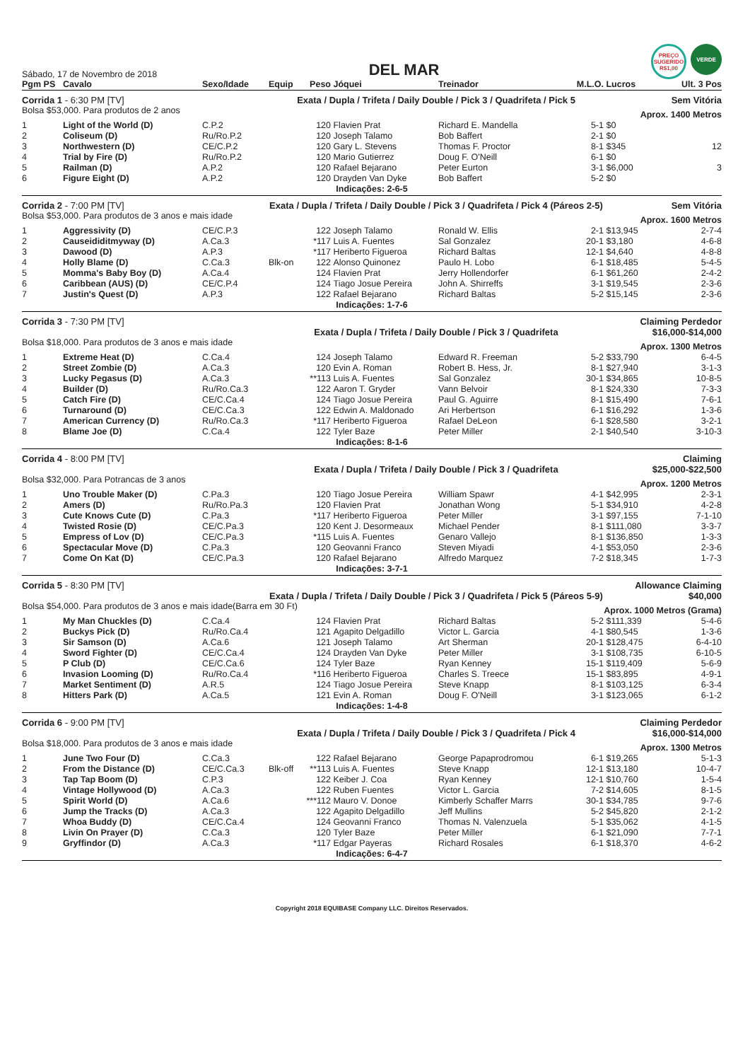Sábado, 17 de Novembro de 2018
DEL MAR
PREÇO SUGERIDO R$1,00
VERDE
| Pgm PS | Cavalo | Sexo/Idade | Equip | Peso | Jóquei | Treinador | M.L.O. | Lucros | Ult. 3 Pos |
| --- | --- | --- | --- | --- | --- | --- | --- | --- | --- |
| Corrida 1 - 6:30 PM [TV] | | | Exata / Dupla / Trifeta / Daily Double / Pick 3 / Quadrifeta / Pick 5 | | | | | Sem Vitória | |
| Bolsa $53,000. Para produtos de 2 anos | | | | | | | Aprox. 1400 Metros | | |
| 1 | Light of the World (D) | C.P.2 | | 120 | Flavien Prat | Richard E. Mandella | 5-1 | $0 | |
| 2 | Coliseum (D) | Ru/Ro.P.2 | | 120 | Joseph Talamo | Bob Baffert | 2-1 | $0 | |
| 3 | Northwestern (D) | CE/C.P.2 | | 120 | Gary L. Stevens | Thomas F. Proctor | 8-1 | $345 | 12 |
| 4 | Trial by Fire (D) | Ru/Ro.P.2 | | 120 | Mario Gutierrez | Doug F. O'Neill | 6-1 | $0 | |
| 5 | Railman (D) | A.P.2 | | 120 | Rafael Bejarano | Peter Eurton | 3-1 | $6,000 | 3 |
| 6 | Figure Eight (D) | A.P.2 | | 120 | Drayden Van Dyke | Bob Baffert | 5-2 | $0 | |
| Indicações: 2-6-5 | | | | | | | | | |
| Corrida 2 - 7:00 PM [TV] | | | Exata / Dupla / Trifeta / Daily Double / Pick 3 / Quadrifeta / Pick 4 (Páreos 2-5) | | | | | Sem Vitória | |
| Bolsa $53,000. Para produtos de 3 anos e mais idade | | | | | | | Aprox. 1600 Metros | | |
| 1 | Aggressivity (D) | CE/C.P.3 | | 122 | Joseph Talamo | Ronald W. Ellis | 2-1 | $13,945 | 2-7-4 |
| 2 | Causeididitmyway (D) | A.Ca.3 | | *117 | Luis A. Fuentes | Sal Gonzalez | 20-1 | $3,180 | 4-6-8 |
| 3 | Dawood (D) | A.P.3 | | *117 | Heriberto Figueroa | Richard Baltas | 12-1 | $4,640 | 4-8-8 |
| 4 | Holly Blame (D) | C.Ca.3 | Blk-on | 122 | Alonso Quinonez | Paulo H. Lobo | 6-1 | $18,485 | 5-4-5 |
| 5 | Momma's Baby Boy (D) | A.Ca.4 | | 124 | Flavien Prat | Jerry Hollendorfer | 6-1 | $61,260 | 2-4-2 |
| 6 | Caribbean (AUS) (D) | CE/C.P.4 | | 124 | Tiago Josue Pereira | John A. Shirreffs | 3-1 | $19,545 | 2-3-6 |
| 7 | Justin's Quest (D) | A.P.3 | | 122 | Rafael Bejarano | Richard Baltas | 5-2 | $15,145 | 2-3-6 |
| Indicações: 1-7-6 | | | | | | | | | |
| Corrida 3 - 7:30 PM [TV] | | | Exata / Dupla / Trifeta / Daily Double / Pick 3 / Quadrifeta | | | | | Claiming Perdedor $16,000-$14,000 | |
| Bolsa $18,000. Para produtos de 3 anos e mais idade | | | | | | | Aprox. 1300 Metros | | |
| 1 | Extreme Heat (D) | C.Ca.4 | | 124 | Joseph Talamo | Edward R. Freeman | 5-2 | $33,790 | 6-4-5 |
| 2 | Street Zombie (D) | A.Ca.3 | | 120 | Evin A. Roman | Robert B. Hess, Jr. | 8-1 | $27,940 | 3-1-3 |
| 3 | Lucky Pegasus (D) | A.Ca.3 | | **113 | Luis A. Fuentes | Sal Gonzalez | 30-1 | $34,865 | 10-8-5 |
| 4 | Builder (D) | Ru/Ro.Ca.3 | | 122 | Aaron T. Gryder | Vann Belvoir | 8-1 | $24,330 | 7-3-3 |
| 5 | Catch Fire (D) | CE/C.Ca.4 | | 124 | Tiago Josue Pereira | Paul G. Aguirre | 8-1 | $15,490 | 7-6-1 |
| 6 | Turnaround (D) | CE/C.Ca.3 | | 122 | Edwin A. Maldonado | Ari Herbertson | 6-1 | $16,292 | 1-3-6 |
| 7 | American Currency (D) | Ru/Ro.Ca.3 | | *117 | Heriberto Figueroa | Rafael DeLeon | 6-1 | $28,580 | 3-2-1 |
| 8 | Blame Joe (D) | C.Ca.4 | | 122 | Tyler Baze | Peter Miller | 2-1 | $40,540 | 3-10-3 |
| Indicações: 8-1-6 | | | | | | | | | |
| Corrida 4 - 8:00 PM [TV] | | | Exata / Dupla / Trifeta / Daily Double / Pick 3 / Quadrifeta | | | | | Claiming $25,000-$22,500 | |
| Bolsa $32,000. Para Potrancas de 3 anos | | | | | | | Aprox. 1200 Metros | | |
| 1 | Uno Trouble Maker (D) | C.Pa.3 | | 120 | Tiago Josue Pereira | William Spawr | 4-1 | $42,995 | 2-3-1 |
| 2 | Amers (D) | Ru/Ro.Pa.3 | | 120 | Flavien Prat | Jonathan Wong | 5-1 | $34,910 | 4-2-8 |
| 3 | Cute Knows Cute (D) | C.Pa.3 | | *117 | Heriberto Figueroa | Peter Miller | 3-1 | $97,155 | 7-1-10 |
| 4 | Twisted Rosie (D) | CE/C.Pa.3 | | 120 | Kent J. Desormeaux | Michael Pender | 8-1 | $111,080 | 3-3-7 |
| 5 | Empress of Lov (D) | CE/C.Pa.3 | | *115 | Luis A. Fuentes | Genaro Vallejo | 8-1 | $136,850 | 1-3-3 |
| 6 | Spectacular Move (D) | C.Pa.3 | | 120 | Geovanni Franco | Steven Miyadi | 4-1 | $53,050 | 2-3-6 |
| 7 | Come On Kat (D) | CE/C.Pa.3 | | 120 | Rafael Bejarano | Alfredo Marquez | 7-2 | $18,345 | 1-7-3 |
| Indicações: 3-7-1 | | | | | | | | | |
| Corrida 5 - 8:30 PM [TV] | | | Exata / Dupla / Trifeta / Daily Double / Pick 3 / Quadrifeta / Pick 5 (Páreos 5-9) | | | | | Allowance Claiming $40,000 | |
| Bolsa $54,000. Para produtos de 3 anos e mais idade(Barra em 30 Ft) | | | | | | | Aprox. 1000 Metros (Grama) | | |
| 1 | My Man Chuckles (D) | C.Ca.4 | | 124 | Flavien Prat | Richard Baltas | 5-2 | $111,339 | 5-4-6 |
| 2 | Buckys Pick (D) | Ru/Ro.Ca.4 | | 121 | Agapito Delgadillo | Victor L. Garcia | 4-1 | $80,545 | 1-3-6 |
| 3 | Sir Samson (D) | A.Ca.6 | | 121 | Joseph Talamo | Art Sherman | 20-1 | $128,475 | 6-4-10 |
| 4 | Sword Fighter (D) | CE/C.Ca.4 | | 124 | Drayden Van Dyke | Peter Miller | 3-1 | $108,735 | 6-10-5 |
| 5 | P Club (D) | CE/C.Ca.6 | | 124 | Tyler Baze | Ryan Kenney | 15-1 | $119,409 | 5-6-9 |
| 6 | Invasion Looming (D) | Ru/Ro.Ca.4 | | *116 | Heriberto Figueroa | Charles S. Treece | 15-1 | $83,895 | 4-9-1 |
| 7 | Market Sentiment (D) | A.R.5 | | 124 | Tiago Josue Pereira | Steve Knapp | 8-1 | $103,125 | 6-3-4 |
| 8 | Hitters Park (D) | A.Ca.5 | | 121 | Evin A. Roman | Doug F. O'Neill | 3-1 | $123,065 | 6-1-2 |
| Indicações: 1-4-8 | | | | | | | | | |
| Corrida 6 - 9:00 PM [TV] | | | Exata / Dupla / Trifeta / Daily Double / Pick 3 / Quadrifeta / Pick 4 | | | | | Claiming Perdedor $16,000-$14,000 | |
| Bolsa $18,000. Para produtos de 3 anos e mais idade | | | | | | | Aprox. 1300 Metros | | |
| 1 | June Two Four (D) | C.Ca.3 | | 122 | Rafael Bejarano | George Papaprodromou | 6-1 | $19,265 | 5-1-3 |
| 2 | From the Distance (D) | CE/C.Ca.3 | Blk-off | **113 | Luis A. Fuentes | Steve Knapp | 12-1 | $13,180 | 10-4-7 |
| 3 | Tap Tap Boom (D) | C.P.3 | | 122 | Keiber J. Coa | Ryan Kenney | 12-1 | $10,760 | 1-5-4 |
| 4 | Vintage Hollywood (D) | A.Ca.3 | | 122 | Ruben Fuentes | Victor L. Garcia | 7-2 | $14,605 | 8-1-5 |
| 5 | Spirit World (D) | A.Ca.6 | | ***112 | Mauro V. Donoe | Kimberly Schaffer Marrs | 30-1 | $34,785 | 9-7-6 |
| 6 | Jump the Tracks (D) | A.Ca.3 | | 122 | Agapito Delgadillo | Jeff Mullins | 5-2 | $45,820 | 2-1-2 |
| 7 | Whoa Buddy (D) | CE/C.Ca.4 | | 124 | Geovanni Franco | Thomas N. Valenzuela | 5-1 | $35,062 | 4-1-5 |
| 8 | Livin On Prayer (D) | C.Ca.3 | | 120 | Tyler Baze | Peter Miller | 6-1 | $21,090 | 7-7-1 |
| 9 | Gryffindor (D) | A.Ca.3 | | *117 | Edgar Payeras | Richard Rosales | 6-1 | $18,370 | 4-6-2 |
| Indicações: 6-4-7 | | | | | | | | | |
Copyright 2018 EQUIBASE Company LLC. Direitos Reservados.